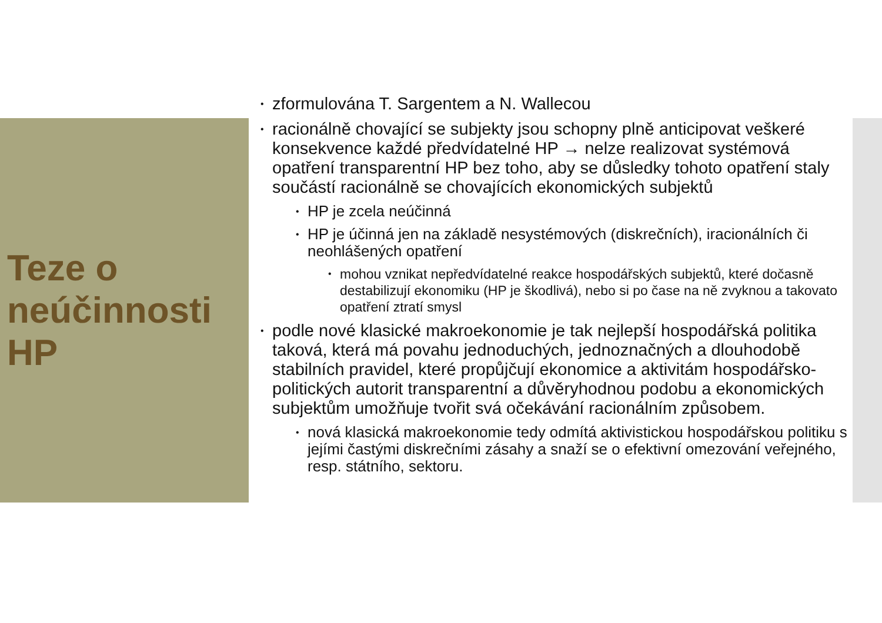Teze o neúčinnosti HP
• zformulována T. Sargentem a N. Wallecou
• racionálně chovající se subjekty jsou schopny plně anticipovat veškeré konsekvence každé předvídatelné HP → nelze realizovat systémová opatření transparentní HP bez toho, aby se důsledky tohoto opatření staly součástí racionálně se chovajících ekonomických subjektů
• HP je zcela neúčinná
• HP je účinná jen na základě nesystémových (diskrečních), iracionálních či neohlášených opatření
• mohou vznikat nepředvídatelné reakce hospodářských subjektů, které dočasně destabilizují ekonomiku (HP je škodlivá), nebo si po čase na ně zvyknou a takovato opatření ztratí smysl
• podle nové klasické makroekonomie je tak nejlepší hospodářská politika taková, která má povahu jednoduchých, jednoznačných a dlouhodobě stabilních pravidel, které propůjčují ekonomice a aktivitám hospodářsko-politických autorit transparentní a důvěryhodnou podobu a ekonomických subjektům umožňuje tvořit svá očekávání racionálním způsobem.
• nová klasická makroekonomie tedy odmítá aktivistickou hospodářskou politiku s jejími častými diskrečními zásahy a snaží se o efektivní omezování veřejného, resp. státního, sektoru.